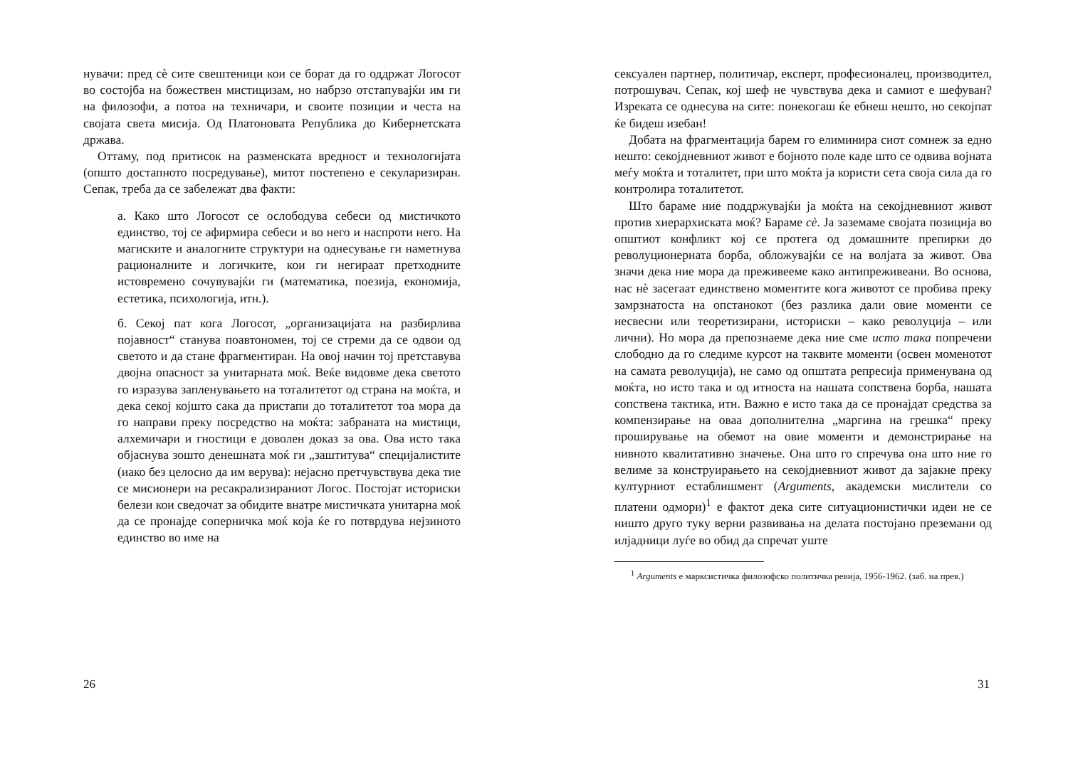нувачи: пред сè сите свештеници кои се борат да го оддржат Логосот во состојба на божествен мистицизам, но набрзо отстапувајќи им ги на филозофи, а потоа на техничари, и своите позиции и честа на својата света мисија. Од Платоновата Република до Кибернетската држава.
Оттаму, под притисок на разменската вредност и технологијата (општо достапното посредување), митот постепено е секуларизиран. Сепак, треба да се забележат два факти:
а. Како што Логосот се ослободува себеси од мистичкото единство, тој се афирмира себеси и во него и наспроти него. На магиските и аналогните структури на однесување ги наметнува рационалните и логичките, кои ги негираат претходните истовремено сочувувајќи ги (математика, поезија, економија, естетика, психологија, итн.).
б. Секој пат кога Логосот, „организацијата на разбирлива појавност“ станува поавтономен, тој се стреми да се одвои од светото и да стане фрагментиран. На овој начин тој претставува двојна опасност за унитарната моќ. Веќе видовме дека светото го изразува запленувањето на тоталитетот од страна на моќта, и дека секој којшто сака да пристапи до тоталитетот тоа мора да го направи преку посредство на моќта: забраната на мистици, алхемичари и гностици е доволен доказ за ова. Ова исто така објаснува зошто денешната моќ ги „заштитува“ специјалистите (иако без целосно да им верува): нејасно претчувствува дека тие се мисионери на ресакрализираниот Логос. Постојат историски белези кои сведочат за обидите внатре мистичката унитарна моќ да се пронајде соперничка моќ која ќе го потврдува нејзиното единство во име на
26
сексуален партнер, политичар, експерт, професионалец, производител, потрошувач. Сепак, кој шеф не чувствува дека и самиот е шефуван? Изреката се однесува на сите: понекогаш ќе ебнеш нешто, но секојпат ќе бидеш изебан!
Добата на фрагментација барем го елиминира сиот сомнеж за едно нешто: секојдневниот живот е бојното поле каде што се одвива војната меѓу моќта и тоталитет, при што моќта ја користи сета своја сила да го контролира тоталитетот.
Што бараме ние поддржувајќи ја моќта на секојдневниот живот против хиерархиската моќ? Бараме сè. Ја заземаме својата позиција во општиот конфликт кој се протега од домашните препирки до револуционерната борба, обложувајќи се на волјата за живот. Ова значи дека ние мора да преживееме како антипреживеани. Во основа, нас нè засегаат единствено моментите кога животот се пробива преку замрзнатоста на опстанокот (без разлика дали овие моменти се несвесни или теоретизирани, историски – како револуција – или лични). Но мора да препознаеме дека ние сме исто така попречени слободно да го следиме курсот на таквите моменти (освен моменотот на самата револуција), не само од општата репресија применувана од моќта, но исто така и од итноста на нашата сопствена борба, нашата сопствена тактика, итн. Важно е исто така да се пронајдат средства за компензирање на оваа дополнителна „маргина на грешка“ преку проширување на обемот на овие моменти и демонстрирање на нивното квалитативно значење. Она што го спречува она што ние го велиме за конструирањето на секојдневниот живот да зајакне преку културниот естаблишмент (Arguments, академски мислители со платени одмори)<sup>1</sup> е фактот дека сите ситуационистички идеи не се ништо друго туку верни развивања на делата постојано преземани од илјадници луѓе во обид да спречат уште
<sup>1</sup> Arguments е марксистичка филозофско политичка ревија, 1956-1962. (заб. на прев.)
31